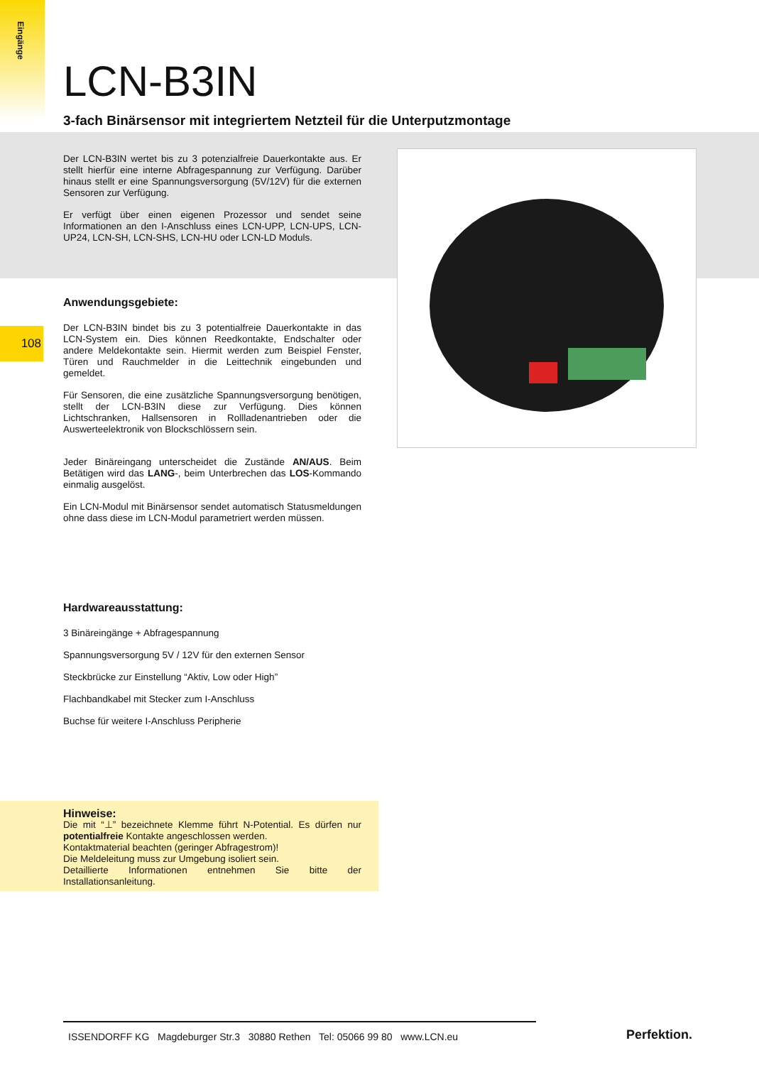Eingänge
108
LCN-B3IN
3-fach Binärsensor mit integriertem Netzteil für die Unterputzmontage
Der LCN-B3IN wertet bis zu 3 potenzialfreie Dauerkontakte aus. Er stellt hierfür eine interne Abfragespannung zur Verfügung. Darüber hinaus stellt er eine Spannungsversorgung (5V/12V) für die externen Sensoren zur Verfügung.
Er verfügt über einen eigenen Prozessor und sendet seine Informationen an den I-Anschluss eines LCN-UPP, LCN-UPS, LCN-UP24, LCN-SH, LCN-SHS, LCN-HU oder LCN-LD Moduls.
Anwendungsgebiete:
Der LCN-B3IN bindet bis zu 3 potentialfreie Dauerkontakte in das LCN-System ein. Dies können Reedkontakte, Endschalter oder andere Meldekontakte sein. Hiermit werden zum Beispiel Fenster, Türen und Rauchmelder in die Leittechnik eingebunden und gemeldet.
Für Sensoren, die eine zusätzliche Spannungsversorgung benötigen, stellt der LCN-B3IN diese zur Verfügung. Dies können Lichtschranken, Hallsensoren in Rollladenantrieben oder die Auswerteelektronik von Blockschlössern sein.
Jeder Binäreingang unterscheidet die Zustände AN/AUS. Beim Betätigen wird das LANG-, beim Unterbrechen das LOS-Kommando einmalig ausgelöst.
Ein LCN-Modul mit Binärsensor sendet automatisch Statusmeldungen ohne dass diese im LCN-Modul parametriert werden müssen.
Hardwareausstattung:
3 Binäreingänge + Abfragespannung
Spannungsversorgung 5V / 12V für den externen Sensor
Steckbrücke zur Einstellung “Aktiv, Low oder High”
Flachbandkabel mit Stecker zum I-Anschluss
Buchse für weitere I-Anschluss Peripherie
Hinweise:
Die mit “⊥” bezeichnete Klemme führt N-Potential. Es dürfen nur potentialfreie Kontakte angeschlossen werden.
Kontaktmaterial beachten (geringer Abfragestrom)!
Die Meldeleitung muss zur Umgebung isoliert sein.
Detaillierte Informationen entnehmen Sie bitte der Installationsanleitung.
ISSENDORFF KG Magdeburger Str.3 30880 Rethen Tel: 05066 99 80 www.LCN.eu
Perfektion.